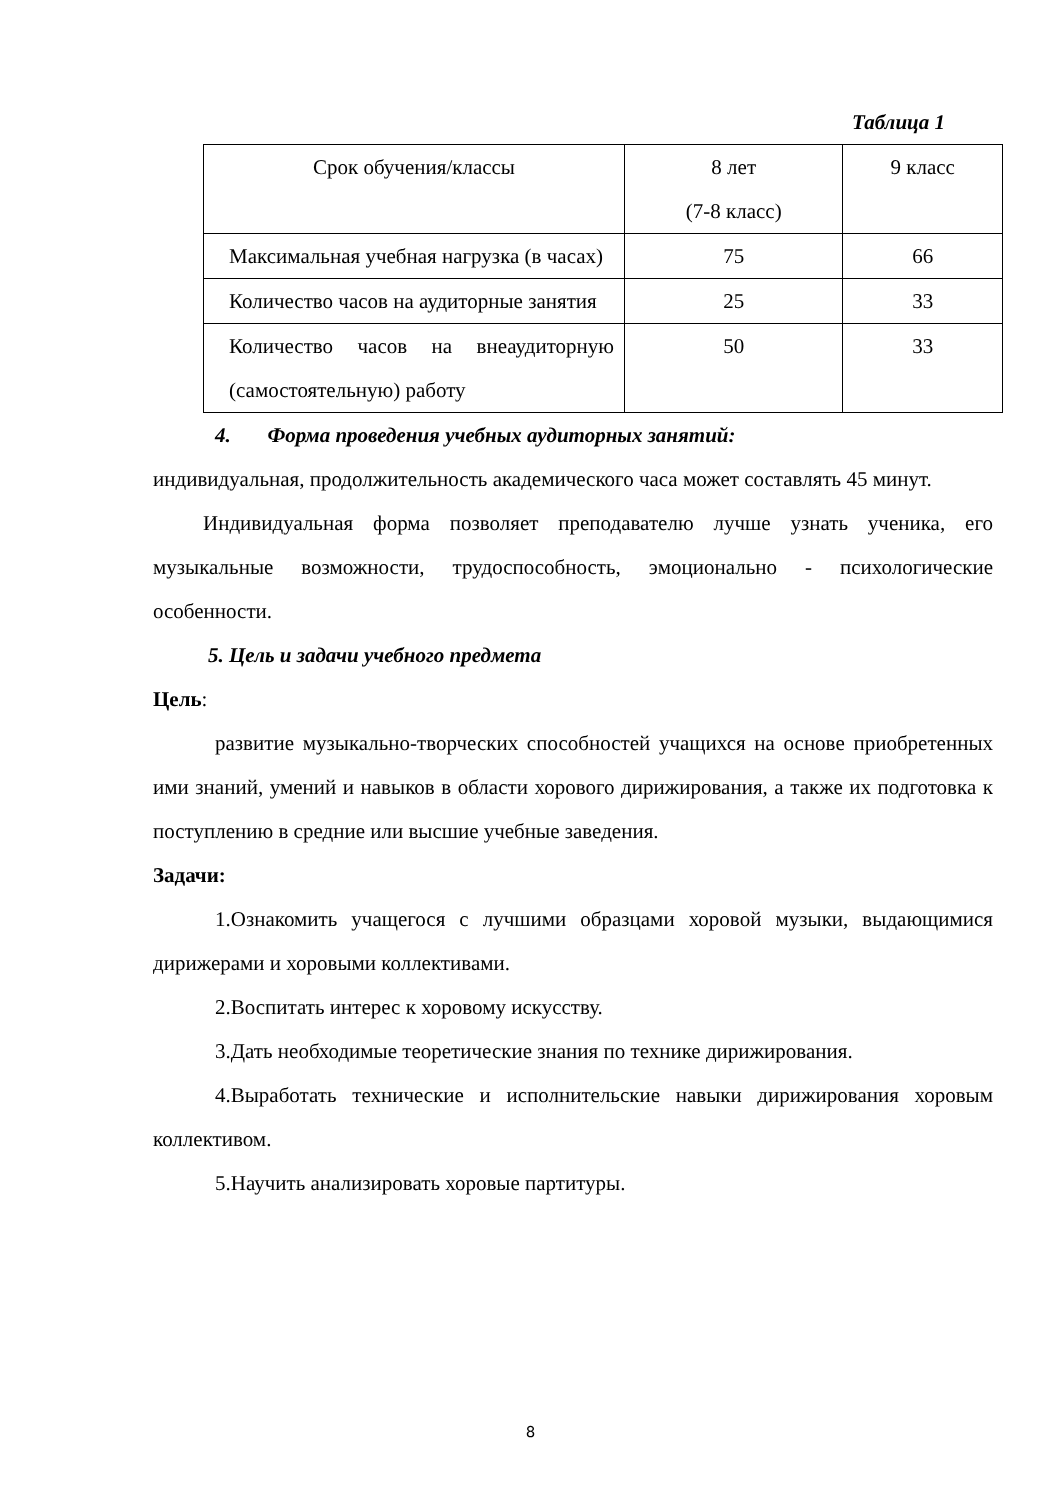Таблица 1
| Срок обучения/классы | 8 лет (7-8 класс) | 9 класс |
| Максимальная учебная нагрузка (в часах) | 75 | 66 |
| Количество часов на аудиторные занятия | 25 | 33 |
| Количество часов на внеаудиторную (самостоятельную) работу | 50 | 33 |
4. Форма проведения учебных аудиторных занятий:
индивидуальная, продолжительность академического часа может составлять 45 минут.
Индивидуальная форма позволяет преподавателю лучше узнать ученика, его музыкальные возможности, трудоспособность, эмоционально - психологические особенности.
5. Цель и задачи учебного предмета
Цель:
развитие музыкально-творческих способностей учащихся на основе приобретенных ими знаний, умений и навыков в области хорового дирижирования, а также их подготовка к поступлению в средние или высшие учебные заведения.
Задачи:
1.Ознакомить учащегося с лучшими образцами хоровой музыки, выдающимися дирижерами и хоровыми коллективами.
2.Воспитать интерес к хоровому искусству.
3.Дать необходимые теоретические знания по технике дирижирования.
4.Выработать технические и исполнительские навыки дирижирования хоровым коллективом.
5.Научить анализировать хоровые партитуры.
8